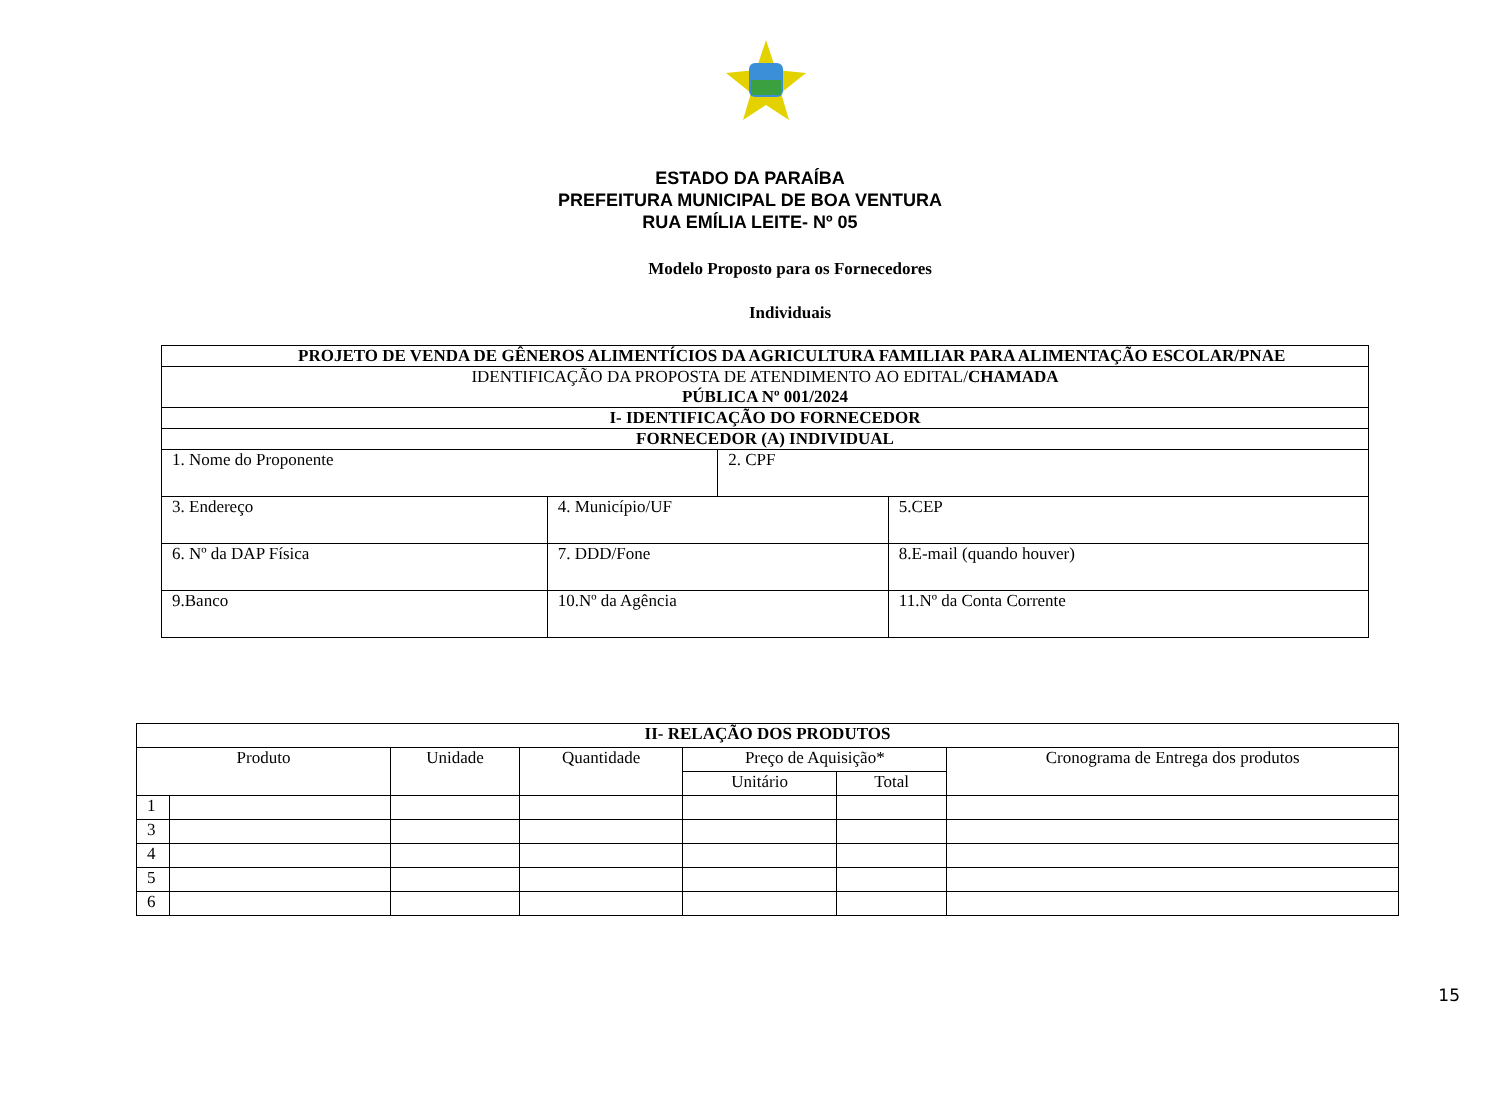ESTADO DA PARAÍBA
PREFEITURA MUNICIPAL DE BOA VENTURA
RUA EMÍLIA LEITE- Nº 05
Modelo Proposto para os Fornecedores
Individuais
| PROJETO DE VENDA DE GÊNEROS ALIMENTÍCIOS DA AGRICULTURA FAMILIAR PARA ALIMENTAÇÃO ESCOLAR/PNAE | | | |
| IDENTIFICAÇÃO DA PROPOSTA DE ATENDIMENTO AO EDITAL/ CHAMADA PÚBLICA Nº 001/2024 | | | |
| I- IDENTIFICAÇÃO DO FORNECEDOR | | | |
| FORNECEDOR (A) INDIVIDUAL | | | |
| 1. Nome do Proponente | | 2. CPF | |
| 3. Endereço | 4. Município/UF | | 5.CEP |
| 6. Nº da DAP Física | 7. DDD/Fone | | 8.E-mail (quando houver) |
| 9.Banco | 10.Nº da Agência | | 11.Nº da Conta Corrente |
| II- RELAÇÃO DOS PRODUTOS | | | | | | |
| --- | --- | --- | --- | --- | --- | --- |
| Produto | | Unidade | Quantidade | Preço de Aquisição* | | Cronograma de Entrega dos produtos |
| | | | | Unitário | Total | |
| 1 | | | | | | |
| 3 | | | | | | |
| 4 | | | | | | |
| 5 | | | | | | |
| 6 | | | | | | |
15